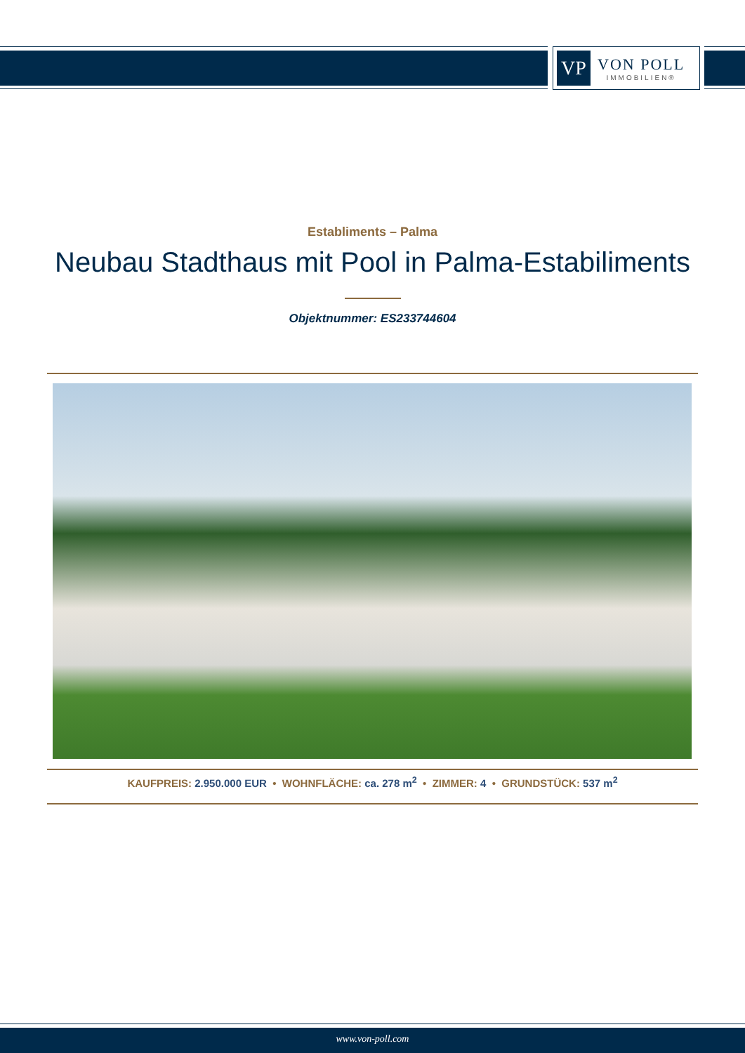VP
VON POLL
IMMOBILIEN®
Establiments – Palma
Neubau Stadthaus mit Pool in Palma-Estabiliments
Objektnummer: ES233744604
KAUFPREIS: 2.950.000 EUR • WOHNFLÄCHE: ca. 278 m<sup>2</sup> • ZIMMER: 4 • GRUNDSTÜCK: 537 m<sup>2</sup>
www.von-poll.com